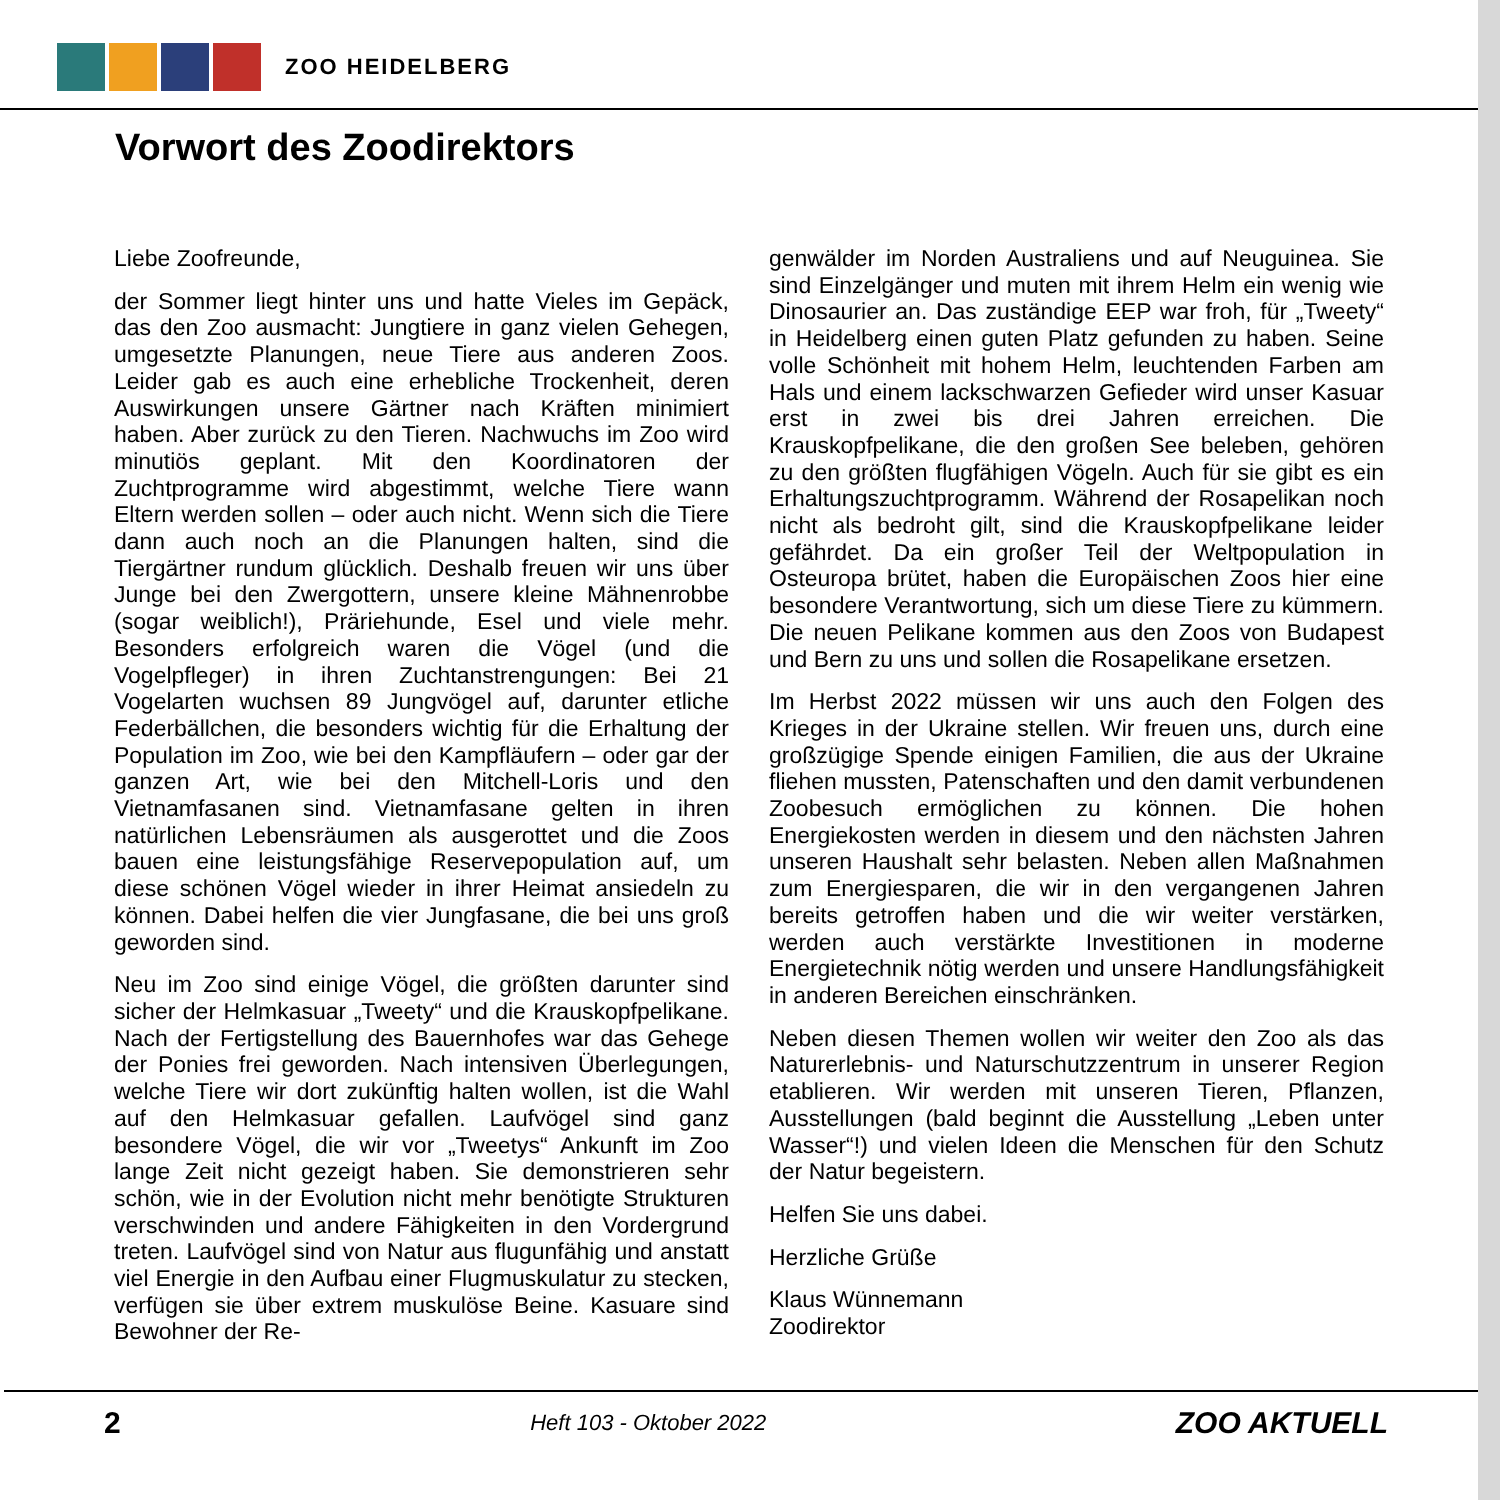ZOO HEIDELBERG
Vorwort des Zoodirektors
Liebe Zoofreunde,
der Sommer liegt hinter uns und hatte Vieles im Gepäck, das den Zoo ausmacht: Jungtiere in ganz vielen Gehegen, umgesetzte Planungen, neue Tiere aus anderen Zoos. Leider gab es auch eine erhebliche Trockenheit, deren Auswirkungen unsere Gärtner nach Kräften minimiert haben. Aber zurück zu den Tieren. Nachwuchs im Zoo wird minutiös geplant. Mit den Koordinatoren der Zuchtprogramme wird abgestimmt, welche Tiere wann Eltern werden sollen – oder auch nicht. Wenn sich die Tiere dann auch noch an die Planungen halten, sind die Tiergärtner rundum glücklich. Deshalb freuen wir uns über Junge bei den Zwergottern, unsere kleine Mähnenrobbe (sogar weiblich!), Präriehunde, Esel und viele mehr. Besonders erfolgreich waren die Vögel (und die Vogelpfleger) in ihren Zuchtanstrengungen: Bei 21 Vogelarten wuchsen 89 Jungvögel auf, darunter etliche Federbällchen, die besonders wichtig für die Erhaltung der Population im Zoo, wie bei den Kampfläufern – oder gar der ganzen Art, wie bei den Mitchell-Loris und den Vietnamfasanen sind. Vietnamfasane gelten in ihren natürlichen Lebensräumen als ausgerottet und die Zoos bauen eine leistungsfähige Reservepopulation auf, um diese schönen Vögel wieder in ihrer Heimat ansiedeln zu können. Dabei helfen die vier Jungfasane, die bei uns groß geworden sind.
Neu im Zoo sind einige Vögel, die größten darunter sind sicher der Helmkasuar „Tweety“ und die Krauskopfpelikane. Nach der Fertigstellung des Bauernhofes war das Gehege der Ponies frei geworden. Nach intensiven Überlegungen, welche Tiere wir dort zukünftig halten wollen, ist die Wahl auf den Helmkasuar gefallen. Laufvögel sind ganz besondere Vögel, die wir vor „Tweetys“ Ankunft im Zoo lange Zeit nicht gezeigt haben. Sie demonstrieren sehr schön, wie in der Evolution nicht mehr benötigte Strukturen verschwinden und andere Fähigkeiten in den Vordergrund treten. Laufvögel sind von Natur aus flugunfähig und anstatt viel Energie in den Aufbau einer Flugmuskulatur zu stecken, verfügen sie über extrem muskulöse Beine. Kasuare sind Bewohner der Re-
genwälder im Norden Australiens und auf Neuguinea. Sie sind Einzelgänger und muten mit ihrem Helm ein wenig wie Dinosaurier an. Das zuständige EEP war froh, für „Tweety“ in Heidelberg einen guten Platz gefunden zu haben. Seine volle Schönheit mit hohem Helm, leuchtenden Farben am Hals und einem lackschwarzen Gefieder wird unser Kasuar erst in zwei bis drei Jahren erreichen. Die Krauskopfpelikane, die den großen See beleben, gehören zu den größten flugfähigen Vögeln. Auch für sie gibt es ein Erhaltungszuchtprogramm. Während der Rosapelikan noch nicht als bedroht gilt, sind die Krauskopfpelikane leider gefährdet. Da ein großer Teil der Weltpopulation in Osteuropa brütet, haben die Europäischen Zoos hier eine besondere Verantwortung, sich um diese Tiere zu kümmern. Die neuen Pelikane kommen aus den Zoos von Budapest und Bern zu uns und sollen die Rosapelikane ersetzen.
Im Herbst 2022 müssen wir uns auch den Folgen des Krieges in der Ukraine stellen. Wir freuen uns, durch eine großzügige Spende einigen Familien, die aus der Ukraine fliehen mussten, Patenschaften und den damit verbundenen Zoobesuch ermöglichen zu können. Die hohen Energiekosten werden in diesem und den nächsten Jahren unseren Haushalt sehr belasten. Neben allen Maßnahmen zum Energiesparen, die wir in den vergangenen Jahren bereits getroffen haben und die wir weiter verstärken, werden auch verstärkte Investitionen in moderne Energietechnik nötig werden und unsere Handlungsfähigkeit in anderen Bereichen einschränken.
Neben diesen Themen wollen wir weiter den Zoo als das Naturerlebnis- und Naturschutzzentrum in unserer Region etablieren. Wir werden mit unseren Tieren, Pflanzen, Ausstellungen (bald beginnt die Ausstellung „Leben unter Wasser“!) und vielen Ideen die Menschen für den Schutz der Natur begeistern.
Helfen Sie uns dabei.
Herzliche Grüße
Klaus Wünnemann
Zoodirektor
2 Heft 103 - Oktober 2022 ZOO AKTUELL